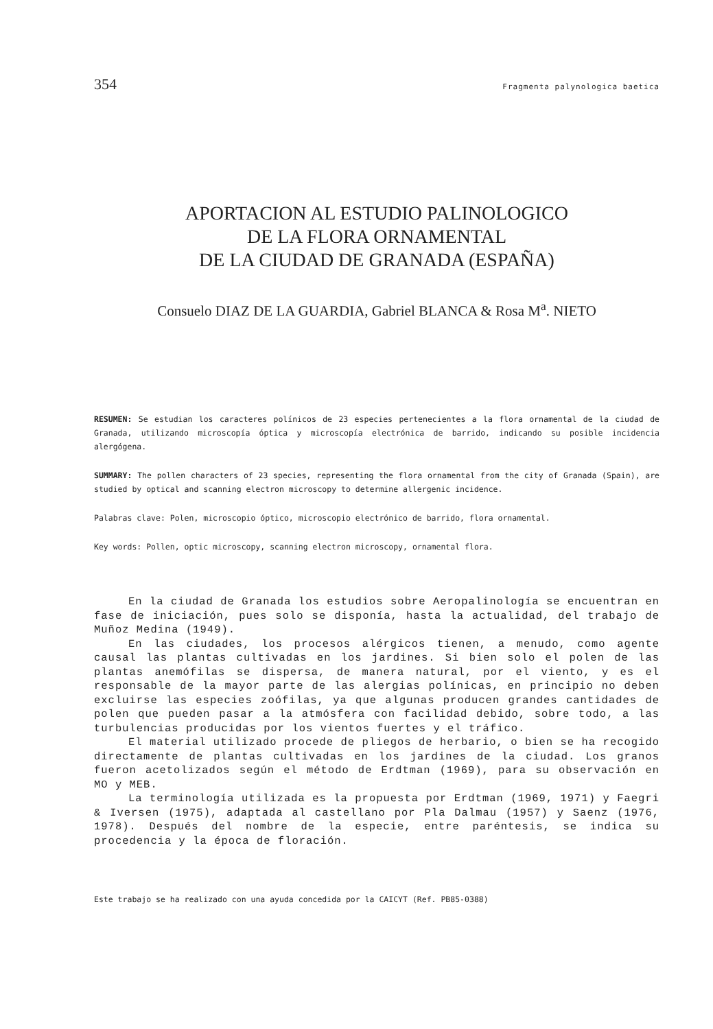354 Fragmenta palynologica baetica
APORTACION AL ESTUDIO PALINOLOGICO
DE LA FLORA ORNAMENTAL
DE LA CIUDAD DE GRANADA (ESPAÑA)
Consuelo DIAZ DE LA GUARDIA, Gabriel BLANCA & Rosa M<sup>a</sup>. NIETO
RESUMEN: Se estudian los caracteres polínicos de 23 especies pertenecientes a la flora ornamental de la ciudad de Granada, utilizando microscopía óptica y microscopía electrónica de barrido, indicando su posible incidencia alergógena.
SUMMARY: The pollen characters of 23 species, representing the flora ornamental from the city of Granada (Spain), are studied by optical and scanning electron microscopy to determine allergenic incidence.
Palabras clave: Polen, microscopio óptico, microscopio electrónico de barrido, flora ornamental.
Key words: Pollen, optic microscopy, scanning electron microscopy, ornamental flora.
En la ciudad de Granada los estudios sobre Aeropalinología se encuentran en fase de iniciación, pues solo se disponía, hasta la actualidad, del trabajo de Muñoz Medina (1949).
En las ciudades, los procesos alérgicos tienen, a menudo, como agente causal las plantas cultivadas en los jardines. Si bien solo el polen de las plantas anemófilas se dispersa, de manera natural, por el viento, y es el responsable de la mayor parte de las alergias polínicas, en principio no deben excluirse las especies zoófilas, ya que algunas producen grandes cantidades de polen que pueden pasar a la atmósfera con facilidad debido, sobre todo, a las turbulencias producidas por los vientos fuertes y el tráfico.
El material utilizado procede de pliegos de herbario, o bien se ha recogido directamente de plantas cultivadas en los jardines de la ciudad. Los granos fueron acetolizados según el método de Erdtman (1969), para su observación en MO y MEB.
La terminología utilizada es la propuesta por Erdtman (1969, 1971) y Faegri & Iversen (1975), adaptada al castellano por Pla Dalmau (1957) y Saenz (1976, 1978). Después del nombre de la especie, entre paréntesis, se indica su procedencia y la época de floración.
Este trabajo se ha realizado con una ayuda concedida por la CAICYT (Ref. PB85-0388)